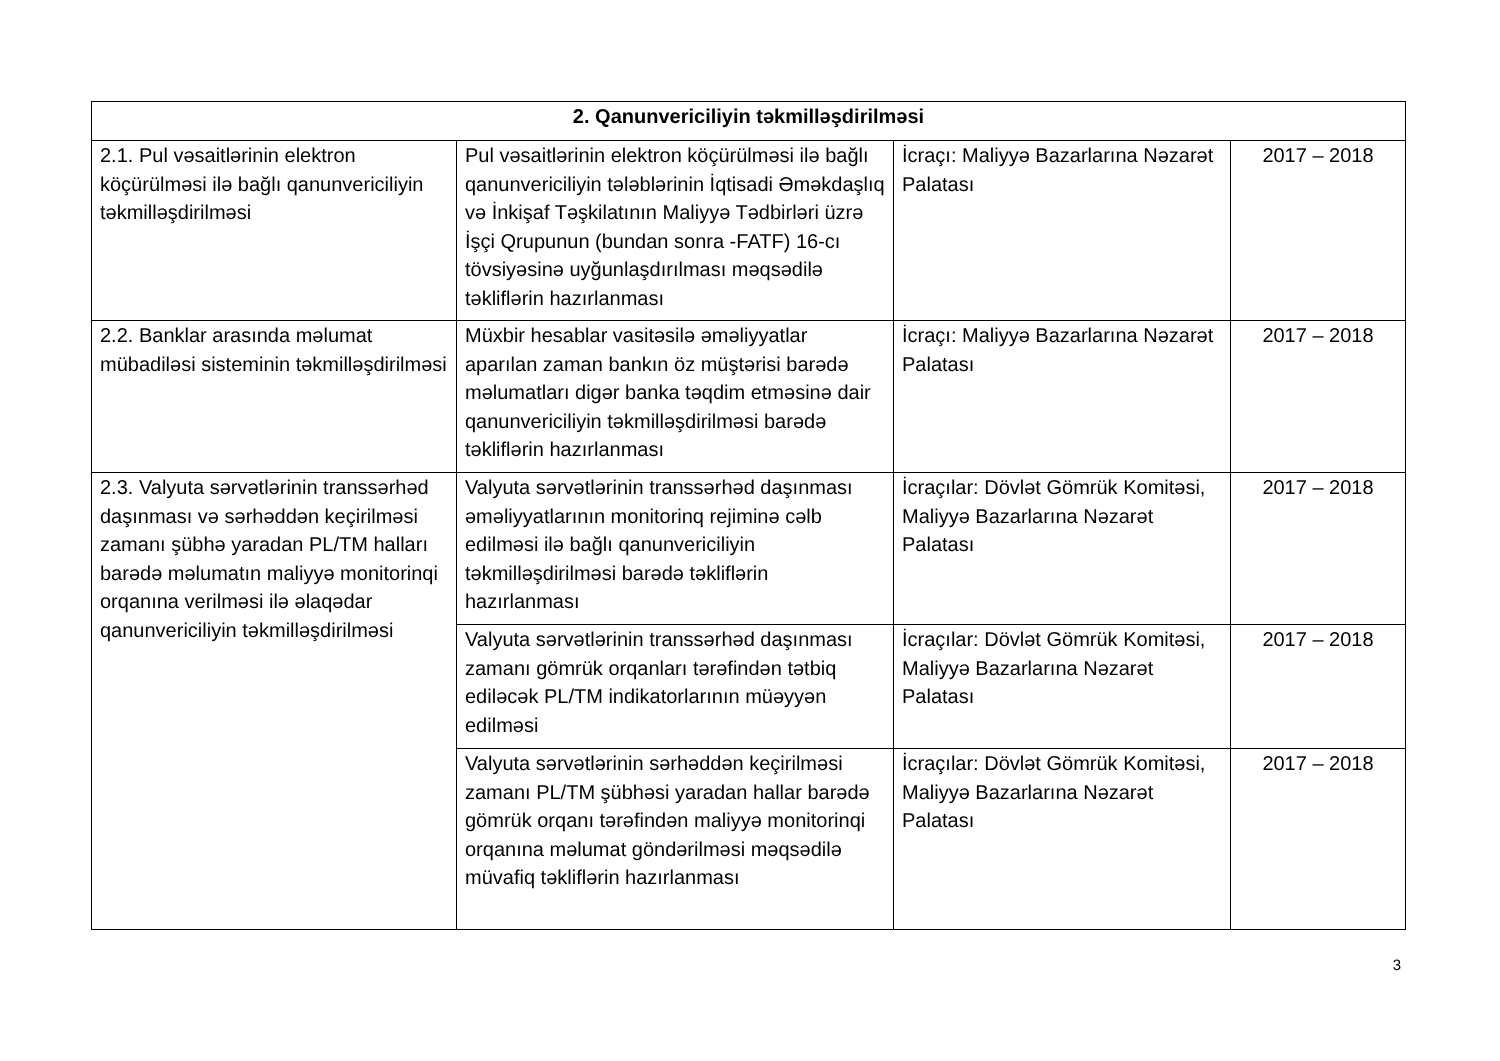| 2. Qanunvericiliyin təkmilləşdirilməsi | | | |
| --- | --- | --- | --- |
| 2.1. Pul vəsaitlərinin elektron köçürülməsi ilə bağlı qanunvericiliyin təkmilləşdirilməsi | Pul vəsaitlərinin elektron köçürülməsi ilə bağlı qanunvericiliyin tələblərinin İqtisadi Əməkdaşlıq və İnkişaf Təşkilatının Maliyyə Tədbirləri üzrə İşçi Qrupunun (bundan sonra -FATF) 16-cı tövsiyəsinə uyğunlaşdırılması məqsədilə təkliflərin hazırlanması | İcraçı: Maliyyə Bazarlarına Nəzarət Palatası | 2017 – 2018 |
| 2.2. Banklar arasında məlumat mübadiləsi sisteminin təkmilləşdirilməsi | Müxbir hesablar vasitəsilə əməliyyatlar aparılan zaman bankın öz müştərisi barədə məlumatları digər banka təqdim etməsinə dair qanunvericiliyin təkmilləşdirilməsi barədə təkliflərin hazırlanması | İcraçı: Maliyyə Bazarlarına Nəzarət Palatası | 2017 – 2018 |
| 2.3. Valyuta sərvətlərinin transsərhəd daşınması və sərhəddən keçirilməsi zamanı şübhə yaradan PL/TM halları barədə məlumatın maliyyə monitorinqi orqanına verilməsi ilə əlaqədar qanunvericiliyin təkmilləşdirilməsi | Valyuta sərvətlərinin transsərhəd daşınması əməliyyatlarının monitorinq rejiminə cəlb edilməsi ilə bağlı qanunvericiliyin təkmilləşdirilməsi barədə təkliflərin hazırlanması | İcraçılar: Dövlət Gömrük Komitəsi, Maliyyə Bazarlarına Nəzarət Palatası | 2017 – 2018 |
| | Valyuta sərvətlərinin transsərhəd daşınması zamanı gömrük orqanları tərəfindən tətbiq ediləcək PL/TM indikatorlarının müəyyən edilməsi | İcraçılar: Dövlət Gömrük Komitəsi, Maliyyə Bazarlarına Nəzarət Palatası | 2017 – 2018 |
| | Valyuta sərvətlərinin sərhəddən keçirilməsi zamanı PL/TM şübhəsi yaradan hallar barədə gömrük orqanı tərəfindən maliyyə monitorinqi orqanına məlumat göndərilməsi məqsədilə müvafiq təkliflərin hazırlanması | İcraçılar: Dövlət Gömrük Komitəsi, Maliyyə Bazarlarına Nəzarət Palatası | 2017 – 2018 |
3